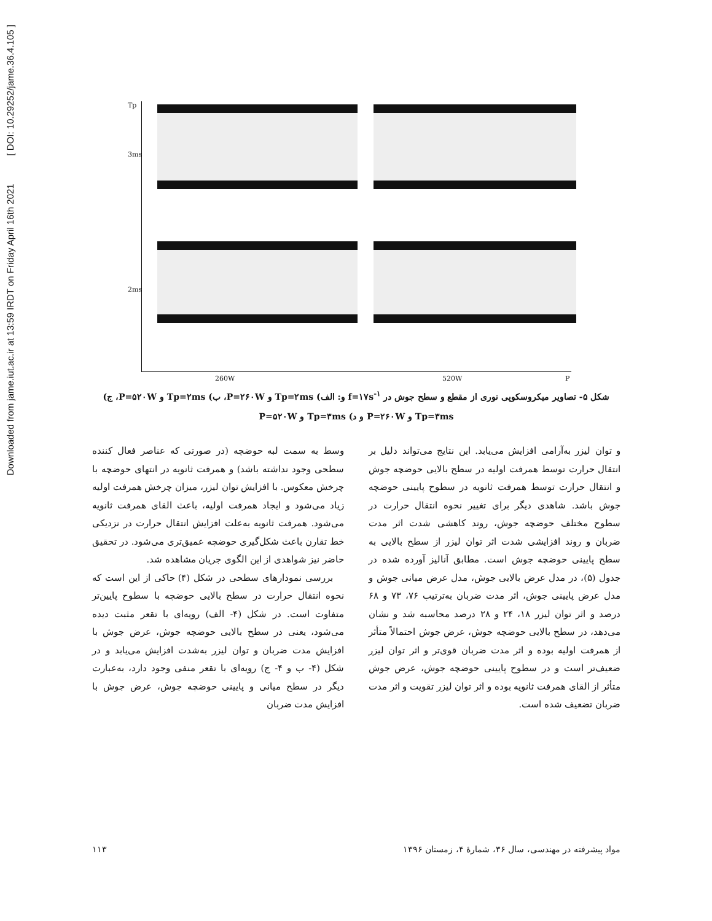Downloaded from jame.iut.ac.ir at 13:59 IRDT on Friday April 16th 2021 [ DOI: 10.29252/jame.36.4.105 ]
Tp
3ms
2ms
260W 520W P
شکل ۵- تصاویر میکروسکوپی نوری از مقطع و سطح جوش در f=۱۷s<sup>-۱</sup> و: الف) Tp=۲ms و P=۲۶۰W، ب) Tp=۲ms و P=۵۲۰W، ج)
Tp=۳ms و P=۲۶۰W و د) Tp=۳ms و P=۵۲۰W
وسط به سمت لبه حوضچه (در صورتی که عناصر فعال کننده سطحی وجود نداشته باشد) و همرفت ثانویه در انتهای حوضچه با چرخش معکوس. با افزایش توان لیزر، میزان چرخش همرفت اولیه زیاد می‌شود و ایجاد همرفت اولیه، باعث القای همرفت ثانویه می‌شود. همرفت ثانویه به‌علت افزایش انتقال حرارت در نزدیکی خط تقارن باعث شکل‌گیری حوضچه عمیق‌تری می‌شود. در تحقیق حاضر نیز شواهدی از این الگوی جریان مشاهده شد.
بررسی نمودارهای سطحی در شکل (۴) حاکی از این است که نحوه انتقال حرارت در سطح بالایی حوضچه با سطوح پایین‌تر متفاوت است. در شکل (۴- الف) رویه‌ای با تقعر مثبت دیده می‌شود، یعنی در سطح بالایی حوضچه جوش، عرض جوش با افزایش مدت ضربان و توان لیزر به‌شدت افزایش می‌یابد و در شکل (۴- ب و ۴- ج) رویه‌ای با تقعر منفی وجود دارد، به‌عبارت دیگر در سطح میانی و پایینی حوضچه جوش، عرض جوش با افزایش مدت ضربان
و توان لیزر به‌آرامی افزایش می‌یابد. این نتایج می‌تواند دلیل بر انتقال حرارت توسط همرفت اولیه در سطح بالایی حوضچه جوش و انتقال حرارت توسط همرفت ثانویه در سطوح پایینی حوضچه جوش باشد. شاهدی دیگر برای تغییر نحوه انتقال حرارت در سطوح مختلف حوضچه جوش، روند کاهشی شدت اثر مدت ضربان و روند افزایشی شدت اثر توان لیزر از سطح بالایی به سطح پایینی حوضچه جوش است. مطابق آنالیز آورده شده در جدول (۵)، در مدل عرض بالایی جوش، مدل عرض میانی جوش و مدل عرض پایینی جوش، اثر مدت ضربان به‌ترتیب ۷۶، ۷۳ و ۶۸ درصد و اثر توان لیزر ۱۸، ۲۴ و ۲۸ درصد محاسبه شد و نشان می‌دهد، در سطح بالایی حوضچه جوش، عرض جوش احتمالاً متأثر از همرفت اولیه بوده و اثر مدت ضربان قوی‌تر و اثر توان لیزر ضعیف‌تر است و در سطوح پایینی حوضچه جوش، عرض جوش متأثر از القای همرفت ثانویه بوده و اثر توان لیزر تقویت و اثر مدت ضربان تضعیف شده است.
مواد پیشرفته در مهندسی، سال ۳۶، شمارهٔ ۴، زمستان ۱۳۹۶ ۱۱۳